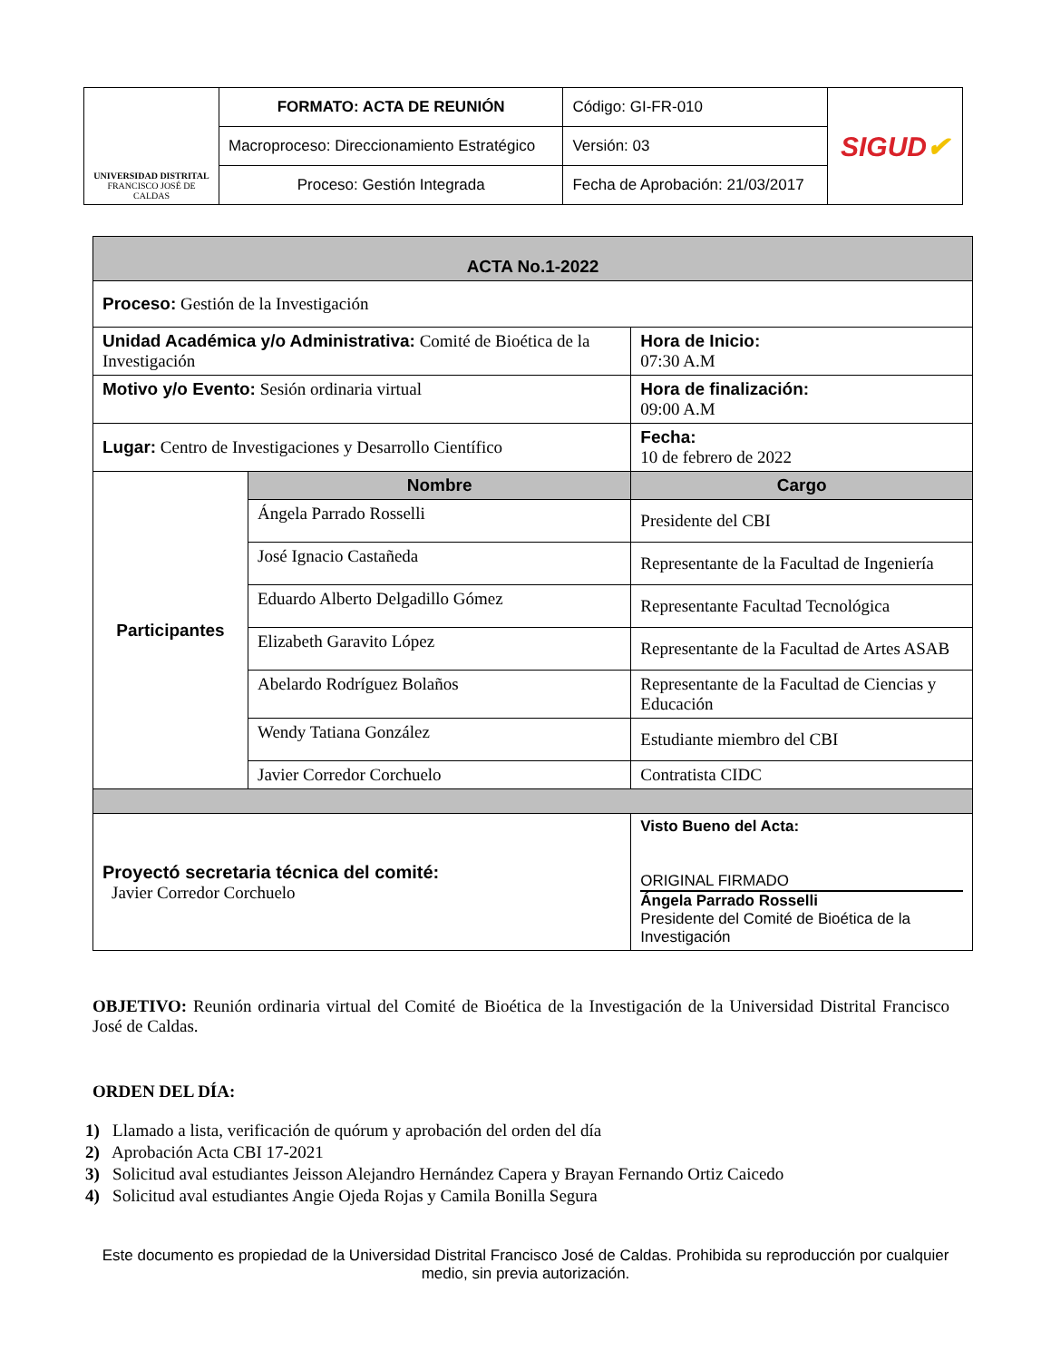| UNIVERSIDAD DISTRITAL FRANCISCO JOSÉ DE CALDAS | FORMATO: ACTA DE REUNIÓN | Código: GI-FR-010 | SIGUD ✔ |
| | Macroproceso: Direccionamiento Estratégico | Versión: 03 | |
| | Proceso: Gestión Integrada | Fecha de Aprobación: 21/03/2017 | |
| ACTA No.1-2022 | | | |
| Proceso: Gestión de la Investigación | | | |
| Unidad Académica y/o Administrativa: Comité de Bioética de la Investigación | | | Hora de Inicio: 07:30 A.M |
| Motivo y/o Evento: Sesión ordinaria virtual | | | Hora de finalización: 09:00 A.M |
| Lugar: Centro de Investigaciones y Desarrollo Científico | | | Fecha: 10 de febrero de 2022 |
| Participantes | Nombre | Cargo | |
| | Ángela Parrado Rosselli | Presidente del CBI | |
| | José Ignacio Castañeda | Representante de la Facultad de Ingeniería | |
| | Eduardo Alberto Delgadillo Gómez | Representante Facultad Tecnológica | |
| | Elizabeth Garavito López | Representante de la Facultad de Artes ASAB | |
| | Abelardo Rodríguez Bolaños | Representante de la Facultad de Ciencias y Educación | |
| | Wendy Tatiana González | Estudiante miembro del CBI | |
| | Javier Corredor Corchuelo | Contratista CIDC | |
| Proyectó secretaria técnica del comité: Javier Corredor Corchuelo | | Visto Bueno del Acta: ORIGINAL FIRMADO Ángela Parrado Rosselli Presidente del Comité de Bioética de la Investigación | |
OBJETIVO: Reunión ordinaria virtual del Comité de Bioética de la Investigación de la Universidad Distrital Francisco José de Caldas.
ORDEN DEL DÍA:
1) Llamado a lista, verificación de quórum y aprobación del orden del día
2) Aprobación Acta CBI 17-2021
3) Solicitud aval estudiantes Jeisson Alejandro Hernández Capera y Brayan Fernando Ortiz Caicedo
4) Solicitud aval estudiantes Angie Ojeda Rojas y Camila Bonilla Segura
Este documento es propiedad de la Universidad Distrital Francisco José de Caldas. Prohibida su reproducción por cualquier medio, sin previa autorización.